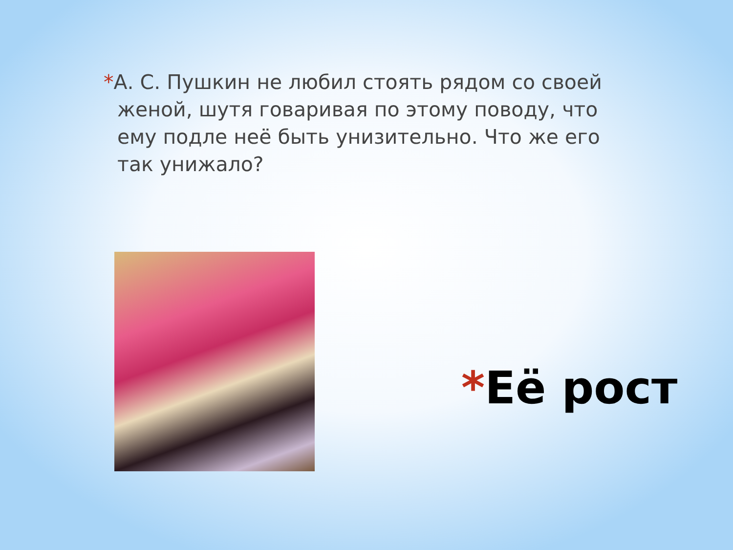*А. С. Пушкин не любил стоять рядом со своей женой, шутя говаривая по этому поводу, что ему подле неё быть унизительно. Что же его так унижало?
*Её рост